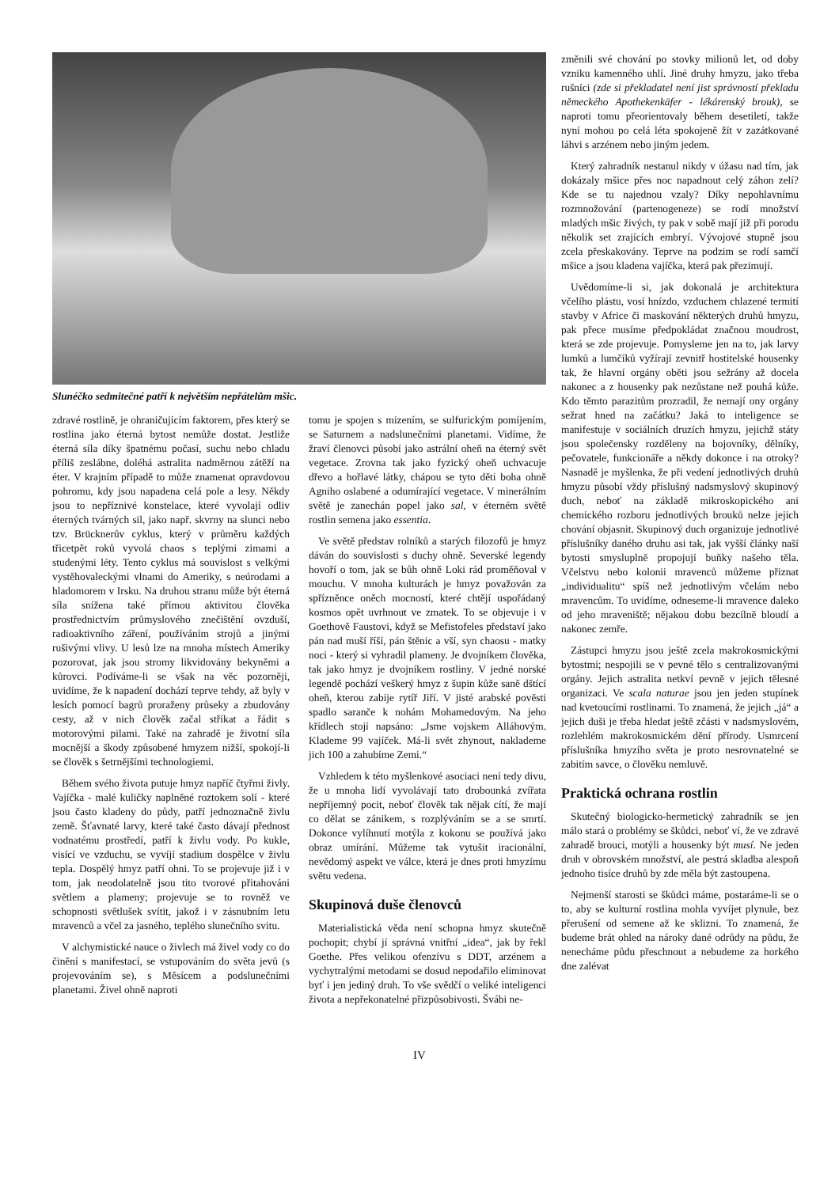Slunéčko sedmitečné patří k největším nepřátelům mšic.
zdravé rostlině, je ohraničujícím faktorem, přes který se rostlina jako éterná bytost nemůže dostat. Jestliže éterná síla díky špatnému počasí, suchu nebo chladu příliš zeslábne, doléhá astralita nadměrnou zátěží na éter. V krajním případě to může znamenat opravdovou pohromu, kdy jsou napadena celá pole a lesy. Někdy jsou to nepříznivé konstelace, které vyvolají odliv éterných tvárných sil, jako např. skvrny na slunci nebo tzv. Brücknerův cyklus, který v průměru každých třicetpět roků vyvolá chaos s teplými zimami a studenými léty. Tento cyklus má souvislost s velkými vystěhovaleckými vlnami do Ameriky, s neúrodami a hladomorem v Irsku. Na druhou stranu může být éterná síla snížena také přímou aktivitou člověka prostřednictvím průmyslového znečištění ovzduší, radioaktivního záření, používáním strojů a jinými rušivými vlivy. U lesů lze na mnoha místech Ameriky pozorovat, jak jsou stromy likvidovány bekyněmi a kůrovci. Podíváme-li se však na věc pozorněji, uvidíme, že k napadení dochází teprve tehdy, až byly v lesích pomocí bagrů proraženy průseky a zbudovány cesty, až v nich člověk začal stříkat a řádit s motorovými pilami. Také na zahradě je životní síla mocnější a škody způsobené hmyzem nižší, spokojí-li se člověk s šetrnějšími technologiemi.
Během svého života putuje hmyz napříč čtyřmi živly. Vajíčka - malé kuličky naplněné roztokem solí - které jsou často kladeny do půdy, patří jednoznačně živlu země. Šťavnaté larvy, které také často dávají přednost vodnatému prostředí, patří k živlu vody. Po kukle, visící ve vzduchu, se vyvíjí stadium dospělce v živlu tepla. Dospělý hmyz patří ohni. To se projevuje již i v tom, jak neodolatelně jsou tito tvorové přitahováni světlem a plameny; projevuje se to rovněž ve schopnosti světlušek svítit, jakož i v zásnubním letu mravenců a včel za jasného, teplého slunečního svitu.
V alchymistické nauce o živlech má živel vody co do činění s manifestací, se vstupováním do světa jevů (s projevováním se), s Měsícem a podslunečními planetami. Živel ohně naproti
tomu je spojen s mizením, se sulfurickým pomíjením, se Saturnem a nadslunečními planetami. Vidíme, že žraví členovci působí jako astrální oheň na éterný svět vegetace. Zrovna tak jako fyzický oheň uchvacuje dřevo a hořlavé látky, chápou se tyto děti boha ohně Agniho oslabené a odumírající vegetace. V minerálním světě je zanechán popel jako sal, v éterném světě rostlin semena jako essentia.
Ve světě představ rolníků a starých filozofů je hmyz dáván do souvislosti s duchy ohně. Severské legendy hovoří o tom, jak se bůh ohně Loki rád proměňoval v mouchu. V mnoha kulturách je hmyz považován za spřízněnce oněch mocností, které chtějí uspořádaný kosmos opět uvrhnout ve zmatek. To se objevuje i v Goethově Faustovi, když se Mefistofeles představí jako pán nad muší říší, pán štěnic a vší, syn chaosu - matky noci - který si vyhradil plameny. Je dvojníkem člověka, tak jako hmyz je dvojníkem rostliny. V jedné norské legendě pochází veškerý hmyz z šupin kůže saně dštící oheň, kterou zabije rytíř Jiří. V jisté arabské pověsti spadlo saranče k nohám Mohamedovým. Na jeho křídlech stojí napsáno: „Jsme vojskem Alláhovým. Klademe 99 vajíček. Má-li svět zhynout, naklademe jich 100 a zahubíme Zemi.“
Vzhledem k této myšlenkové asociaci není tedy divu, že u mnoha lidí vyvolávají tato drobounká zvířata nepříjemný pocit, neboť člověk tak nějak cítí, že mají co dělat se zánikem, s rozplýváním se a se smrtí. Dokonce vylíhnutí motýla z kokonu se používá jako obraz umírání. Můžeme tak vytušit iracionální, nevědomý aspekt ve válce, která je dnes proti hmyzímu světu vedena.
Skupinová duše členovců
Materialistická věda není schopna hmyz skutečně pochopit; chybí jí správná vnitřní „idea“, jak by řekl Goethe. Přes velikou ofenzívu s DDT, arzénem a vychytralými metodami se dosud nepodařilo eliminovat byť i jen jediný druh. To vše svědčí o veliké inteligenci života a nepřekonatelné přizpůsobivosti. Švábi ne-
změnili své chování po stovky milionů let, od doby vzniku kamenného uhlí. Jiné druhy hmyzu, jako třeba rušníci (zde si překladatel není jist správností překladu německého Apothekenkäfer - lékárenský brouk), se naproti tomu přeorientovaly během desetiletí, takže nyní mohou po celá léta spokojeně žít v zazátkované láhvi s arzénem nebo jiným jedem.
Který zahradník nestanul nikdy v úžasu nad tím, jak dokázaly mšice přes noc napadnout celý záhon zelí? Kde se tu najednou vzaly? Díky nepohlavnímu rozmnožování (partenogeneze) se rodí množství mladých mšic živých, ty pak v sobě mají již při porodu několik set zrajících embryí. Vývojové stupně jsou zcela přeskakovány. Teprve na podzim se rodí samčí mšice a jsou kladena vajíčka, která pak přezimují.
Uvědomíme-li si, jak dokonalá je architektura včelího plástu, vosí hnízdo, vzduchem chlazené termití stavby v Africe či maskování některých druhů hmyzu, pak přece musíme předpokládat značnou moudrost, která se zde projevuje. Pomysleme jen na to, jak larvy lumků a lumčíků vyžírají zevnitř hostitelské housenky tak, že hlavní orgány oběti jsou sežrány až docela nakonec a z housenky pak nezůstane než pouhá kůže. Kdo těmto parazitům prozradil, že nemají ony orgány sežrat hned na začátku? Jaká to inteligence se manifestuje v sociálních druzích hmyzu, jejichž státy jsou společensky rozděleny na bojovníky, dělníky, pečovatele, funkcionáře a někdy dokonce i na otroky? Nasnadě je myšlenka, že při vedení jednotlivých druhů hmyzu působí vždy příslušný nadsmyslový skupinový duch, neboť na základě mikroskopického ani chemického rozboru jednotlivých brouků nelze jejich chování objasnit. Skupinový duch organizuje jednotlivé příslušníky daného druhu asi tak, jak vyšší články naší bytosti smysluplně propojují buňky našeho těla. Včelstvu nebo kolonii mravenců můžeme přiznat „individualitu“ spíš než jednotlivým včelám nebo mravencům. To uvidíme, odneseme-li mravence daleko od jeho mraveniště; nějakou dobu bezcílně bloudí a nakonec zemře.
Zástupci hmyzu jsou ještě zcela makrokosmickými bytostmi; nespojili se v pevné tělo s centralizovanými orgány. Jejich astralita netkví pevně v jejich tělesné organizaci. Ve scala naturae jsou jen jeden stupínek nad kvetoucími rostlinami. To znamená, že jejich „já“ a jejich duši je třeba hledat ještě zčásti v nadsmyslovém, rozlehlém makrokosmickém dění přírody. Usmrcení příslušníka hmyzího světa je proto nesrovnatelné se zabitím savce, o člověku nemluvě.
Praktická ochrana rostlin
Skutečný biologicko-hermetický zahradník se jen málo stará o problémy se škůdci, neboť ví, že ve zdravé zahradě brouci, motýli a housenky být musí. Ne jeden druh v obrovském množství, ale pestrá skladba alespoň jednoho tisíce druhů by zde měla být zastoupena.
Nejmenší starosti se škůdci máme, postaráme-li se o to, aby se kulturní rostlina mohla vyvíjet plynule, bez přerušení od semene až ke sklizni. To znamená, že budeme brát ohled na nároky dané odrůdy na půdu, že nenecháme půdu přeschnout a nebudeme za horkého dne zalévat
IV